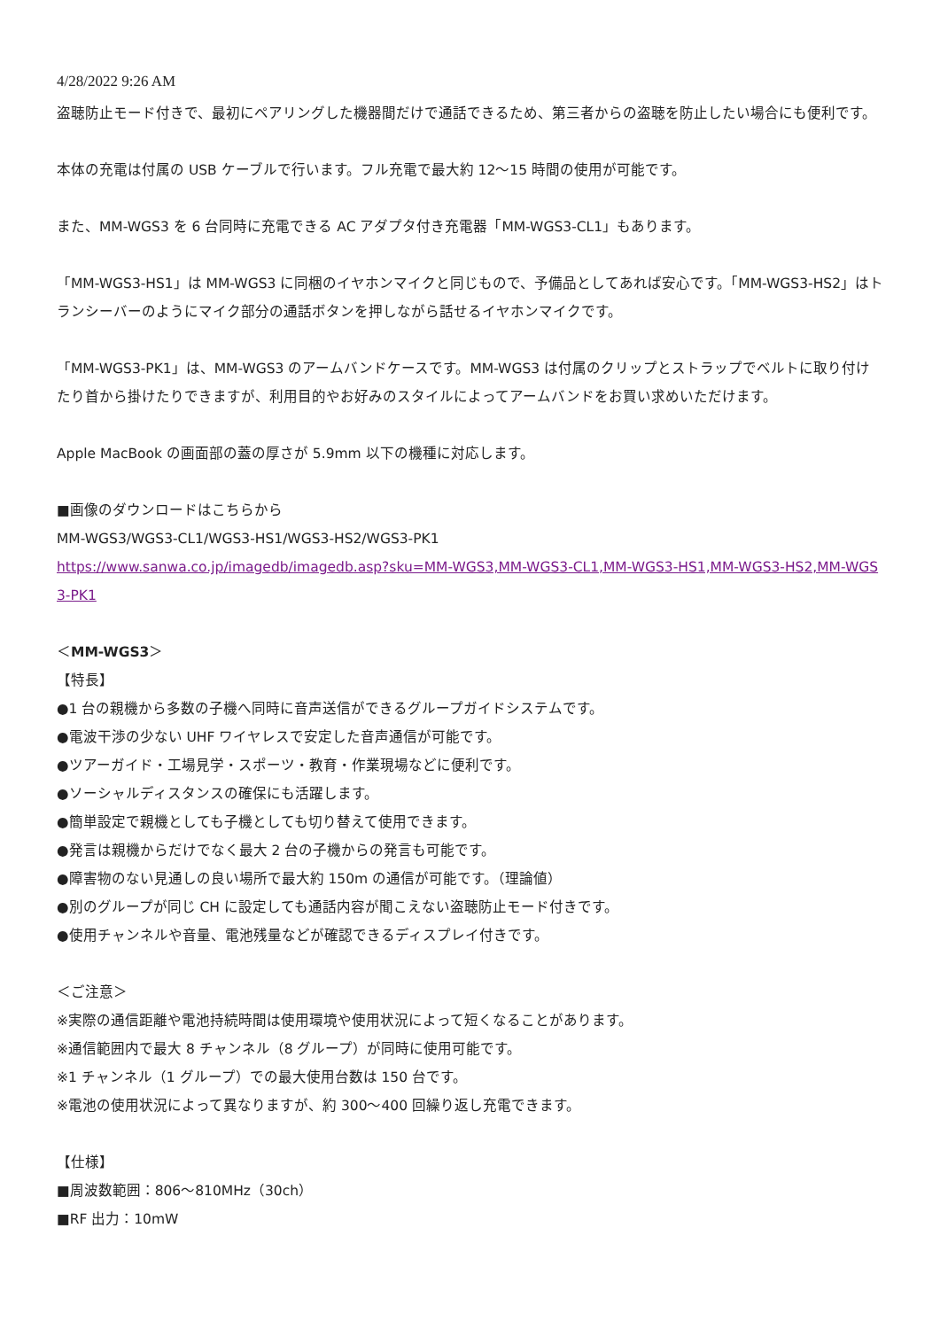4/28/2022 9:26 AM
盗聴防止モード付きで、最初にペアリングした機器間だけで通話できるため、第三者からの盗聴を防止したい場合にも便利です。
本体の充電は付属の USB ケーブルで行います。フル充電で最大約 12～15 時間の使用が可能です。
また、MM-WGS3 を 6 台同時に充電できる AC アダプタ付き充電器「MM-WGS3-CL1」もあります。
「MM-WGS3-HS1」は MM-WGS3 に同梱のイヤホンマイクと同じもので、予備品としてあれば安心です。「MM-WGS3-HS2」はトランシーバーのようにマイク部分の通話ボタンを押しながら話せるイヤホンマイクです。
「MM-WGS3-PK1」は、MM-WGS3 のアームバンドケースです。MM-WGS3 は付属のクリップとストラップでベルトに取り付けたり首から掛けたりできますが、利用目的やお好みのスタイルによってアームバンドをお買い求めいただけます。
Apple MacBook の画面部の蓋の厚さが 5.9mm 以下の機種に対応します。
■画像のダウンロードはこちらから
MM-WGS3/WGS3-CL1/WGS3-HS1/WGS3-HS2/WGS3-PK1
https://www.sanwa.co.jp/imagedb/imagedb.asp?sku=MM-WGS3,MM-WGS3-CL1,MM-WGS3-HS1,MM-WGS3-HS2,MM-WGS3-PK1
＜MM-WGS3＞
【特長】
●1 台の親機から多数の子機へ同時に音声送信ができるグループガイドシステムです。
●電波干渉の少ない UHF ワイヤレスで安定した音声通信が可能です。
●ツアーガイド・工場見学・スポーツ・教育・作業現場などに便利です。
●ソーシャルディスタンスの確保にも活躍します。
●簡単設定で親機としても子機としても切り替えて使用できます。
●発言は親機からだけでなく最大 2 台の子機からの発言も可能です。
●障害物のない見通しの良い場所で最大約 150m の通信が可能です。（理論値）
●別のグループが同じ CH に設定しても通話内容が聞こえない盗聴防止モード付きです。
●使用チャンネルや音量、電池残量などが確認できるディスプレイ付きです。
＜ご注意＞
※実際の通信距離や電池持続時間は使用環境や使用状況によって短くなることがあります。
※通信範囲内で最大 8 チャンネル（8 グループ）が同時に使用可能です。
※1 チャンネル（1 グループ）での最大使用台数は 150 台です。
※電池の使用状況によって異なりますが、約 300～400 回繰り返し充電できます。
【仕様】
■周波数範囲：806～810MHz（30ch）
■RF 出力：10mW